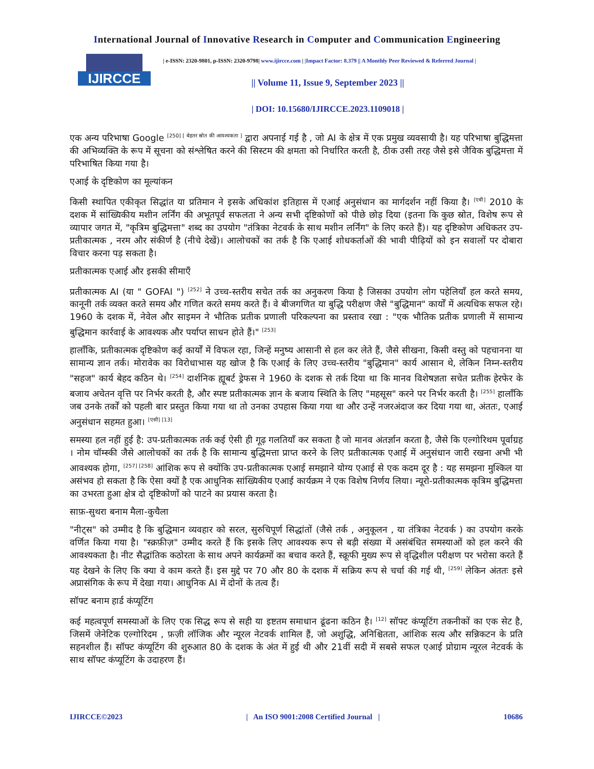International Journal of Innovative Research in Computer and Communication Engineering
IJIRCCE
| e-ISSN: 2320-9801, p-ISSN: 2320-9798| www.ijircce.com | |Impact Factor: 8.379 || A Monthly Peer Reviewed & Referred Journal |
|| Volume 11, Issue 9, September 2023 ||
| DOI: 10.15680/IJIRCCE.2023.1109018 |
एक अन्य परिभाषा Google <sup>[250] [ बेहतर स्रोत की आवश्यकता ]</sup> द्वारा अपनाई गई है , जो AI के क्षेत्र में एक प्रमुख व्यवसायी है। यह परिभाषा बुद्धिमत्ता की अभिव्यक्ति के रूप में सूचना को संश्लेषित करने की सिस्टम की क्षमता को निर्धारित करती है, ठीक उसी तरह जैसे इसे जैविक बुद्धिमत्ता में परिभाषित किया गया है।
एआई के दृष्टिकोण का मूल्यांकन
किसी स्थापित एकीकृत सिद्धांत या प्रतिमान ने इसके अधिकांश इतिहास में एआई अनुसंधान का मार्गदर्शन नहीं किया है। <sup>[एबी]</sup> 2010 के दशक में सांख्यिकीय मशीन लर्निंग की अभूतपूर्व सफलता ने अन्य सभी दृष्टिकोणों को पीछे छोड़ दिया (इतना कि कुछ स्रोत, विशेष रूप से व्यापार जगत में, "कृत्रिम बुद्धिमत्ता" शब्द का उपयोग "तंत्रिका नेटवर्क के साथ मशीन लर्निंग" के लिए करते हैं)। यह दृष्टिकोण अधिकतर उप-प्रतीकात्मक , नरम और संकीर्ण है (नीचे देखें)। आलोचकों का तर्क है कि एआई शोधकर्ताओं की भावी पीढ़ियों को इन सवालों पर दोबारा विचार करना पड़ सकता है।
प्रतीकात्मक एआई और इसकी सीमाएँ
प्रतीकात्मक AI (या " GOFAI ") <sup>[252]</sup> ने उच्च-स्तरीय सचेत तर्क का अनुकरण किया है जिसका उपयोग लोग पहेलियाँ हल करते समय, कानूनी तर्क व्यक्त करते समय और गणित करते समय करते हैं। वे बीजगणित या बुद्धि परीक्षण जैसे "बुद्धिमान" कार्यों में अत्यधिक सफल रहे। 1960 के दशक में, नेवेल और साइमन ने भौतिक प्रतीक प्रणाली परिकल्पना का प्रस्ताव रखा : "एक भौतिक प्रतीक प्रणाली में सामान्य बुद्धिमान कार्रवाई के आवश्यक और पर्याप्त साधन होते हैं।" <sup>[253]</sup>
हालाँकि, प्रतीकात्मक दृष्टिकोण कई कार्यों में विफल रहा, जिन्हें मनुष्य आसानी से हल कर लेते हैं, जैसे सीखना, किसी वस्तु को पहचानना या सामान्य ज्ञान तर्क। मोरावेक का विरोधाभास यह खोज है कि एआई के लिए उच्च-स्तरीय "बुद्धिमान" कार्य आसान थे, लेकिन निम्न-स्तरीय "सहज" कार्य बेहद कठिन थे। <sup>[254]</sup> दार्शनिक ह्यूबर्ट ड्रेफस ने 1960 के दशक से तर्क दिया था कि मानव विशेषज्ञता सचेत प्रतीक हेरफेर के बजाय अचेतन वृत्ति पर निर्भर करती है, और स्पष्ट प्रतीकात्मक ज्ञान के बजाय स्थिति के लिए "महसूस" करने पर निर्भर करती है। <sup>[255]</sup> हालाँकि जब उनके तर्कों को पहली बार प्रस्तुत किया गया था तो उनका उपहास किया गया था और उन्हें नजरअंदाज कर दिया गया था, अंततः, एआई अनुसंधान सहमत हुआ। <sup>[एसी] [13]</sup>
समस्या हल नहीं हुई है: उप-प्रतीकात्मक तर्क कई ऐसी ही गूढ़ गलतियाँ कर सकता है जो मानव अंतर्ज्ञान करता है, जैसे कि एल्गोरिथम पूर्वाग्रह । नोम चॉम्स्की जैसे आलोचकों का तर्क है कि सामान्य बुद्धिमत्ता प्राप्त करने के लिए प्रतीकात्मक एआई में अनुसंधान जारी रखना अभी भी आवश्यक होगा, <sup>[257] [258]</sup> आंशिक रूप से क्योंकि उप-प्रतीकात्मक एआई समझाने योग्य एआई से एक कदम दूर है : यह समझना मुश्किल या असंभव हो सकता है कि ऐसा क्यों है एक आधुनिक सांख्यिकीय एआई कार्यक्रम ने एक विशेष निर्णय लिया। न्यूरो-प्रतीकात्मक कृत्रिम बुद्धिमत्ता का उभरता हुआ क्षेत्र दो दृष्टिकोणों को पाटने का प्रयास करता है।
साफ़-सुथरा बनाम मैला-कुचैला
"नीट्स" को उम्मीद है कि बुद्धिमान व्यवहार को सरल, सुरुचिपूर्ण सिद्धांतों (जैसे तर्क , अनुकूलन , या तंत्रिका नेटवर्क ) का उपयोग करके वर्णित किया गया है। "स्क्रफ़ीज़" उम्मीद करते हैं कि इसके लिए आवश्यक रूप से बड़ी संख्या में असंबंधित समस्याओं को हल करने की आवश्यकता है। नीट सैद्धांतिक कठोरता के साथ अपने कार्यक्रमों का बचाव करते हैं, स्क्रूफी मुख्य रूप से वृद्धिशील परीक्षण पर भरोसा करते हैं यह देखने के लिए कि क्या वे काम करते हैं। इस मुद्दे पर 70 और 80 के दशक में सक्रिय रूप से चर्चा की गई थी, <sup>[259]</sup> लेकिन अंततः इसे अप्रासंगिक के रूप में देखा गया। आधुनिक AI में दोनों के तत्व हैं।
सॉफ्ट बनाम हार्ड कंप्यूटिंग
कई महत्वपूर्ण समस्याओं के लिए एक सिद्ध रूप से सही या इष्टतम समाधान ढूंढना कठिन है। <sup>[12]</sup> सॉफ्ट कंप्यूटिंग तकनीकों का एक सेट है, जिसमें जेनेटिक एल्गोरिदम , फ़ज़ी लॉजिक और न्यूरल नेटवर्क शामिल हैं, जो अशुद्धि, अनिश्चितता, आंशिक सत्य और सन्निकटन के प्रति सहनशील हैं। सॉफ्ट कंप्यूटिंग की शुरुआत 80 के दशक के अंत में हुई थी और 21वीं सदी में सबसे सफल एआई प्रोग्राम न्यूरल नेटवर्क के साथ सॉफ्ट कंप्यूटिंग के उदाहरण हैं।
IJIRCCE©2023 | An ISO 9001:2008 Certified Journal | 10686